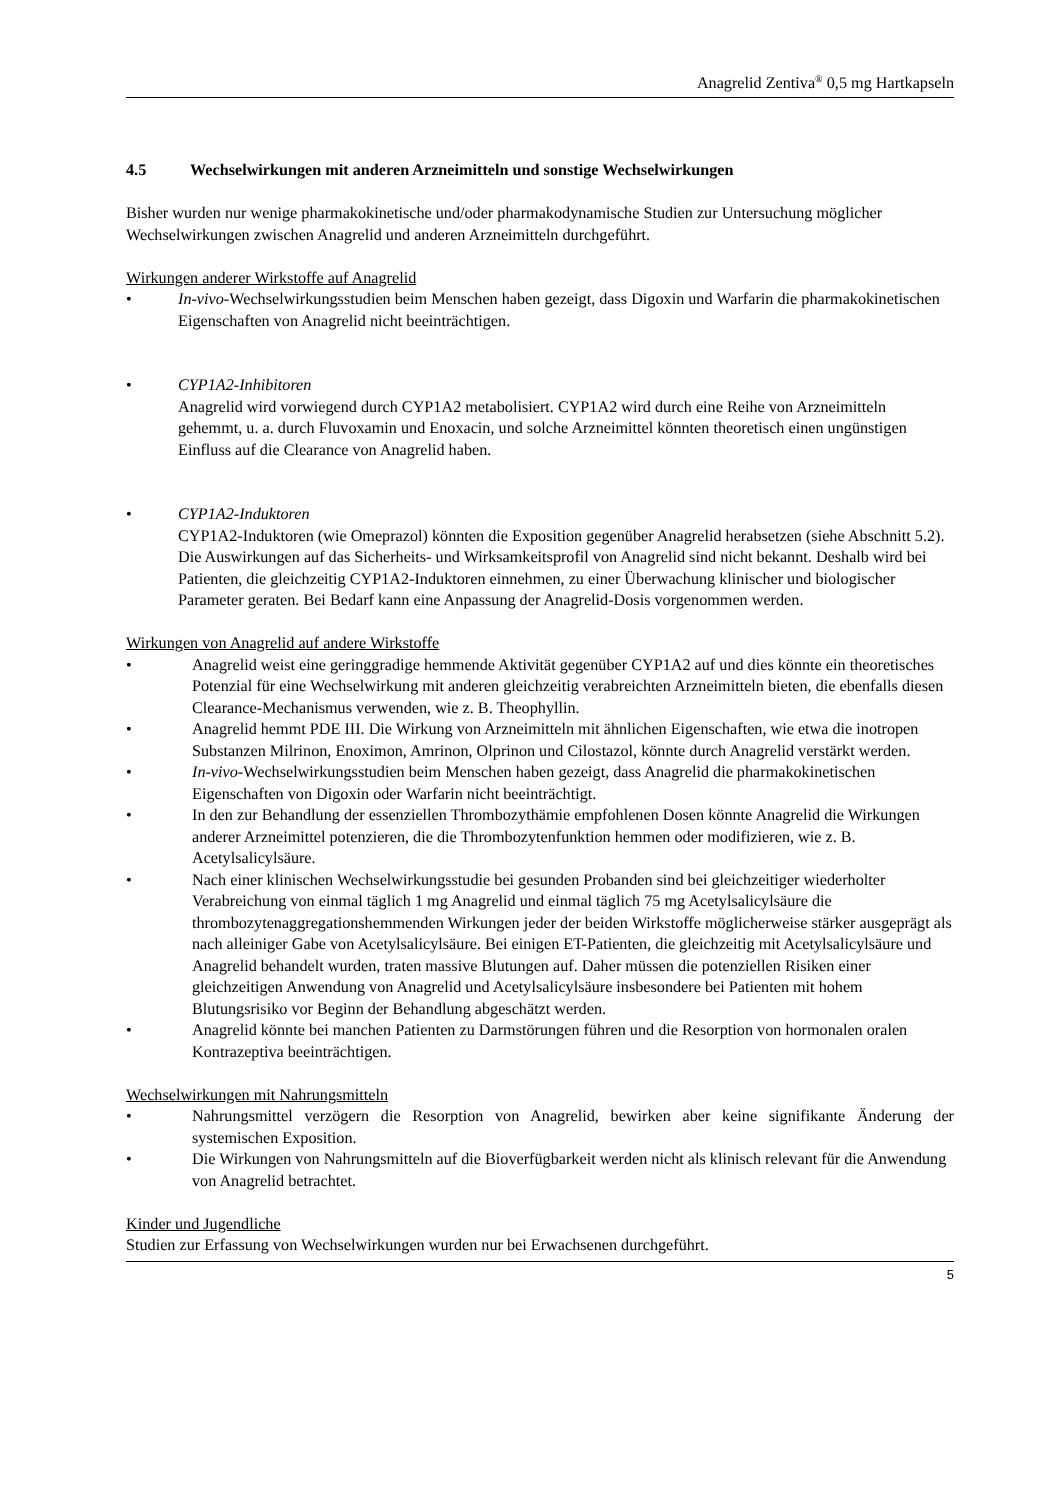Anagrelid Zentiva<sup>®</sup> 0,5 mg Hartkapseln
4.5 Wechselwirkungen mit anderen Arzneimitteln und sonstige Wechselwirkungen
Bisher wurden nur wenige pharmakokinetische und/oder pharmakodynamische Studien zur Untersuchung möglicher Wechselwirkungen zwischen Anagrelid und anderen Arzneimitteln durchgeführt.
Wirkungen anderer Wirkstoffe auf Anagrelid
• In-vivo-Wechselwirkungsstudien beim Menschen haben gezeigt, dass Digoxin und Warfarin die pharmakokinetischen Eigenschaften von Anagrelid nicht beeinträchtigen.
• CYP1A2-Inhibitoren
Anagrelid wird vorwiegend durch CYP1A2 metabolisiert. CYP1A2 wird durch eine Reihe von Arzneimitteln gehemmt, u. a. durch Fluvoxamin und Enoxacin, und solche Arzneimittel könnten theoretisch einen ungünstigen Einfluss auf die Clearance von Anagrelid haben.
• CYP1A2-Induktoren
CYP1A2-Induktoren (wie Omeprazol) könnten die Exposition gegenüber Anagrelid herabsetzen (siehe Abschnitt 5.2). Die Auswirkungen auf das Sicherheits- und Wirksamkeitsprofil von Anagrelid sind nicht bekannt. Deshalb wird bei Patienten, die gleichzeitig CYP1A2-Induktoren einnehmen, zu einer Überwachung klinischer und biologischer Parameter geraten. Bei Bedarf kann eine Anpassung der Anagrelid-Dosis vorgenommen werden.
Wirkungen von Anagrelid auf andere Wirkstoffe
• Anagrelid weist eine geringgradige hemmende Aktivität gegenüber CYP1A2 auf und dies könnte ein theoretisches Potenzial für eine Wechselwirkung mit anderen gleichzeitig verabreichten Arzneimitteln bieten, die ebenfalls diesen Clearance-Mechanismus verwenden, wie z. B. Theophyllin.
• Anagrelid hemmt PDE III. Die Wirkung von Arzneimitteln mit ähnlichen Eigenschaften, wie etwa die inotropen Substanzen Milrinon, Enoximon, Amrinon, Olprinon und Cilostazol, könnte durch Anagrelid verstärkt werden.
• In-vivo-Wechselwirkungsstudien beim Menschen haben gezeigt, dass Anagrelid die pharmakokinetischen Eigenschaften von Digoxin oder Warfarin nicht beeinträchtigt.
• In den zur Behandlung der essenziellen Thrombozythämie empfohlenen Dosen könnte Anagrelid die Wirkungen anderer Arzneimittel potenzieren, die die Thrombozytenfunktion hemmen oder modifizieren, wie z. B. Acetylsalicylsäure.
• Nach einer klinischen Wechselwirkungsstudie bei gesunden Probanden sind bei gleichzeitiger wiederholter Verabreichung von einmal täglich 1 mg Anagrelid und einmal täglich 75 mg Acetylsalicylsäure die thrombozytenaggregationshemmenden Wirkungen jeder der beiden Wirkstoffe möglicherweise stärker ausgeprägt als nach alleiniger Gabe von Acetylsalicylsäure. Bei einigen ET-Patienten, die gleichzeitig mit Acetylsalicylsäure und Anagrelid behandelt wurden, traten massive Blutungen auf. Daher müssen die potenziellen Risiken einer gleichzeitigen Anwendung von Anagrelid und Acetylsalicylsäure insbesondere bei Patienten mit hohem Blutungsrisiko vor Beginn der Behandlung abgeschätzt werden.
• Anagrelid könnte bei manchen Patienten zu Darmstörungen führen und die Resorption von hormonalen oralen Kontrazeptiva beeinträchtigen.
Wechselwirkungen mit Nahrungsmitteln
• Nahrungsmittel verzögern die Resorption von Anagrelid, bewirken aber keine signifikante Änderung der systemischen Exposition.
• Die Wirkungen von Nahrungsmitteln auf die Bioverfügbarkeit werden nicht als klinisch relevant für die Anwendung von Anagrelid betrachtet.
Kinder und Jugendliche
Studien zur Erfassung von Wechselwirkungen wurden nur bei Erwachsenen durchgeführt.
5